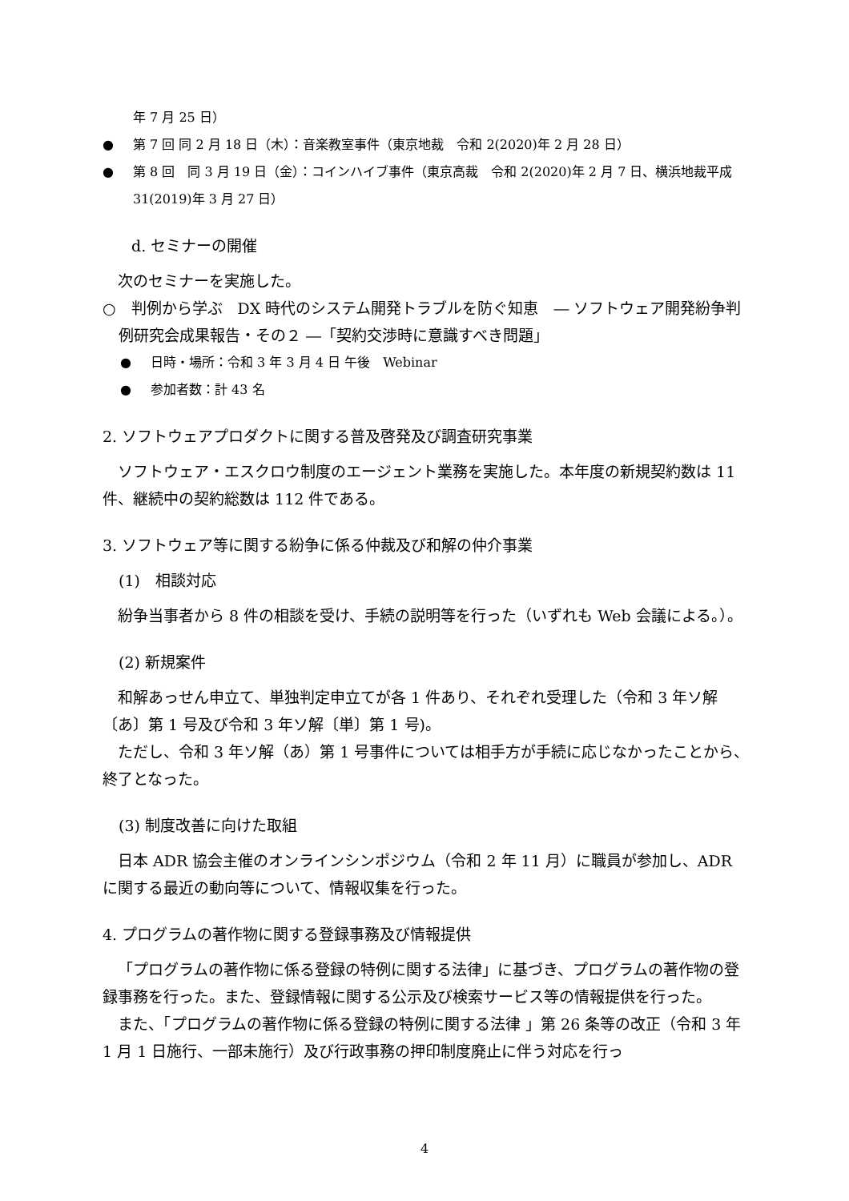年 7 月 25 日）
● 第 7 回 同 2 月 18 日（木）：音楽教室事件（東京地裁　令和 2(2020)年 2 月 28 日）
● 第 8 回　同 3 月 19 日（金）：コインハイブ事件（東京高裁　令和 2(2020)年 2 月 7 日、横浜地裁平成 31(2019)年 3 月 27 日）
d. セミナーの開催
次のセミナーを実施した。
○　判例から学ぶ　DX 時代のシステム開発トラブルを防ぐ知恵　― ソフトウェア開発紛争判例研究会成果報告・その２ ―「契約交渉時に意識すべき問題」
● 日時・場所：令和 3 年 3 月 4 日 午後　Webinar
● 参加者数：計 43 名
2. ソフトウェアプロダクトに関する普及啓発及び調査研究事業
ソフトウェア・エスクロウ制度のエージェント業務を実施した。本年度の新規契約数は 11 件、継続中の契約総数は 112 件である。
3. ソフトウェア等に関する紛争に係る仲裁及び和解の仲介事業
(1)　相談対応
紛争当事者から 8 件の相談を受け、手続の説明等を行った（いずれも Web 会議による。）。
(2) 新規案件
和解あっせん申立て、単独判定申立てが各 1 件あり、それぞれ受理した（令和 3 年ソ解〔あ〕第 1 号及び令和 3 年ソ解〔単〕第 1 号)。
ただし、令和 3 年ソ解（あ）第 1 号事件については相手方が手続に応じなかったことから、終了となった。
(3) 制度改善に向けた取組
日本 ADR 協会主催のオンラインシンポジウム（令和 2 年 11 月）に職員が参加し、ADR に関する最近の動向等について、情報収集を行った。
4. プログラムの著作物に関する登録事務及び情報提供
「プログラムの著作物に係る登録の特例に関する法律」に基づき、プログラムの著作物の登録事務を行った。また、登録情報に関する公示及び検索サービス等の情報提供を行った。
また、「プログラムの著作物に係る登録の特例に関する法律 」第 26 条等の改正（令和 3 年 1 月 1 日施行、一部未施行）及び行政事務の押印制度廃止に伴う対応を行っ
4